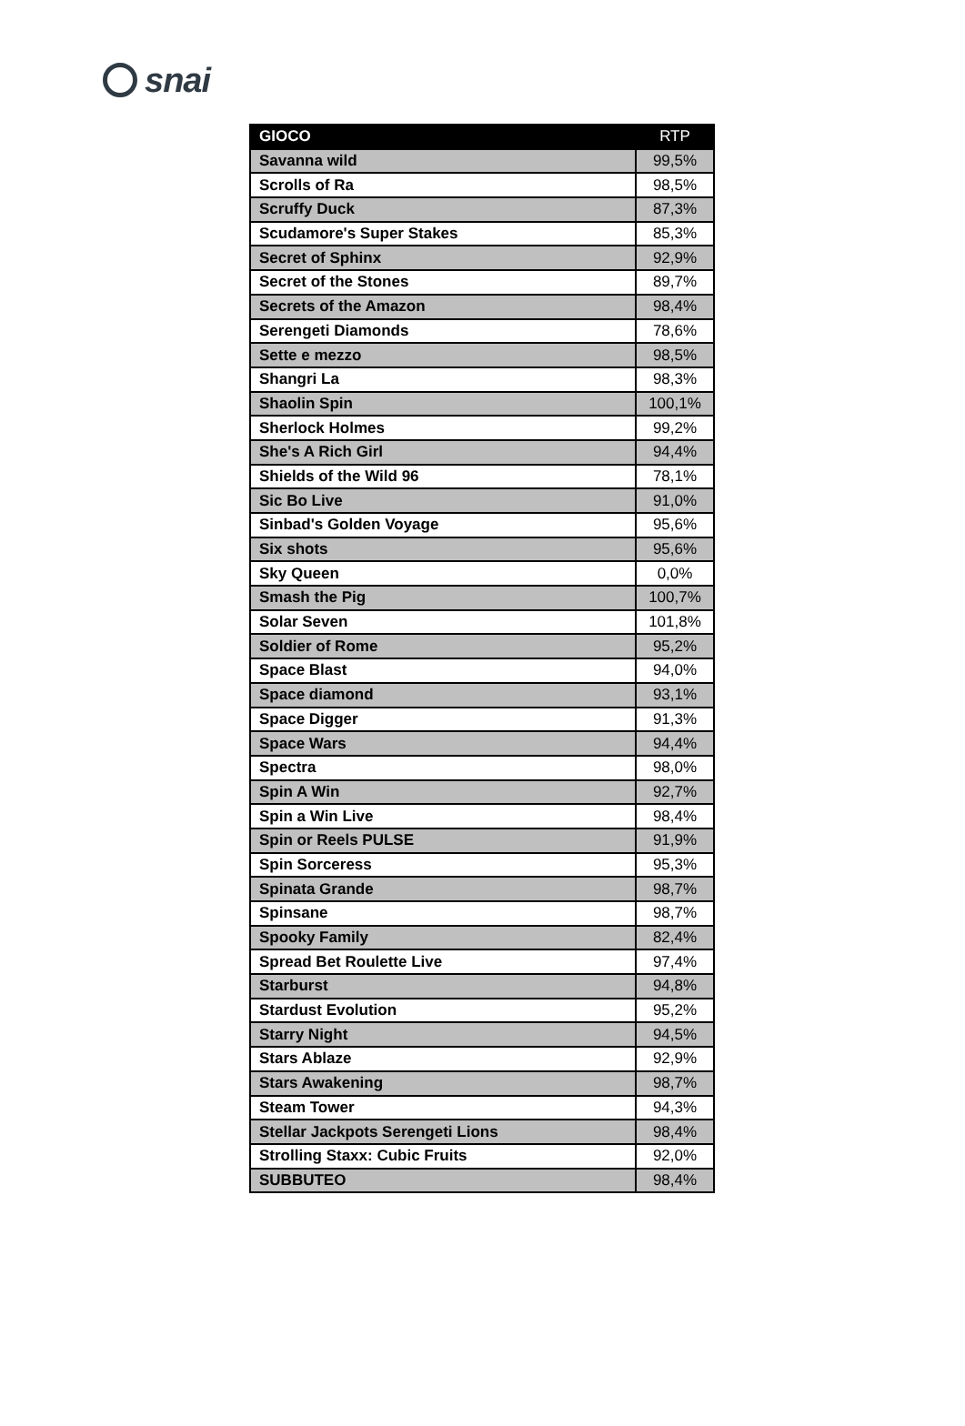snai
| GIOCO | RTP |
| --- | --- |
| Savanna wild | 99,5% |
| Scrolls of Ra | 98,5% |
| Scruffy Duck | 87,3% |
| Scudamore's Super Stakes | 85,3% |
| Secret of Sphinx | 92,9% |
| Secret of the Stones | 89,7% |
| Secrets of the Amazon | 98,4% |
| Serengeti Diamonds | 78,6% |
| Sette e mezzo | 98,5% |
| Shangri La | 98,3% |
| Shaolin Spin | 100,1% |
| Sherlock Holmes | 99,2% |
| She's A Rich Girl | 94,4% |
| Shields of the Wild 96 | 78,1% |
| Sic Bo Live | 91,0% |
| Sinbad's Golden Voyage | 95,6% |
| Six shots | 95,6% |
| Sky Queen | 0,0% |
| Smash the Pig | 100,7% |
| Solar Seven | 101,8% |
| Soldier of Rome | 95,2% |
| Space Blast | 94,0% |
| Space diamond | 93,1% |
| Space Digger | 91,3% |
| Space Wars | 94,4% |
| Spectra | 98,0% |
| Spin A Win | 92,7% |
| Spin a Win Live | 98,4% |
| Spin or Reels PULSE | 91,9% |
| Spin Sorceress | 95,3% |
| Spinata Grande | 98,7% |
| Spinsane | 98,7% |
| Spooky Family | 82,4% |
| Spread Bet Roulette Live | 97,4% |
| Starburst | 94,8% |
| Stardust Evolution | 95,2% |
| Starry Night | 94,5% |
| Stars Ablaze | 92,9% |
| Stars Awakening | 98,7% |
| Steam Tower | 94,3% |
| Stellar Jackpots Serengeti Lions | 98,4% |
| Strolling Staxx: Cubic Fruits | 92,0% |
| SUBBUTEO | 98,4% |